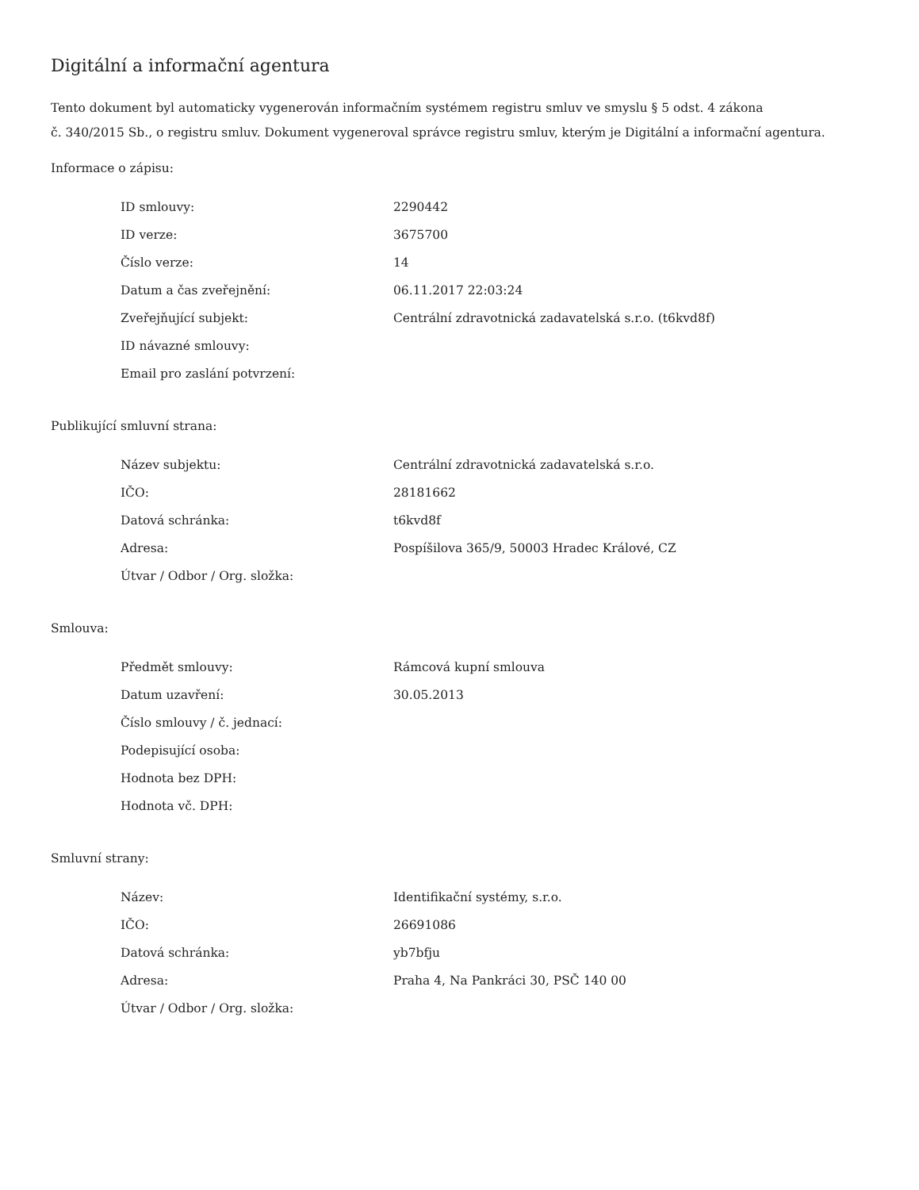Digitální a informační agentura
Tento dokument byl automaticky vygenerován informačním systémem registru smluv ve smyslu § 5 odst. 4 zákona
č. 340/2015 Sb., o registru smluv. Dokument vygeneroval správce registru smluv, kterým je Digitální a informační agentura.
Informace o zápisu:
| ID smlouvy: | 2290442 |
| ID verze: | 3675700 |
| Číslo verze: | 14 |
| Datum a čas zveřejnění: | 06.11.2017 22:03:24 |
| Zveřejňující subjekt: | Centrální zdravotnická zadavatelská s.r.o. (t6kvd8f) |
| ID návazné smlouvy: | |
| Email pro zaslání potvrzení: | |
Publikující smluvní strana:
| Název subjektu: | Centrální zdravotnická zadavatelská s.r.o. |
| IČO: | 28181662 |
| Datová schránka: | t6kvd8f |
| Adresa: | Pospíšilova 365/9, 50003 Hradec Králové, CZ |
| Útvar / Odbor / Org. složka: | |
Smlouva:
| Předmět smlouvy: | Rámcová kupní smlouva |
| Datum uzavření: | 30.05.2013 |
| Číslo smlouvy / č. jednací: | |
| Podepisující osoba: | |
| Hodnota bez DPH: | |
| Hodnota vč. DPH: | |
Smluvní strany:
| Název: | Identifikační systémy, s.r.o. |
| IČO: | 26691086 |
| Datová schránka: | yb7bfju |
| Adresa: | Praha 4, Na Pankráci 30, PSČ 140 00 |
| Útvar / Odbor / Org. složka: | |